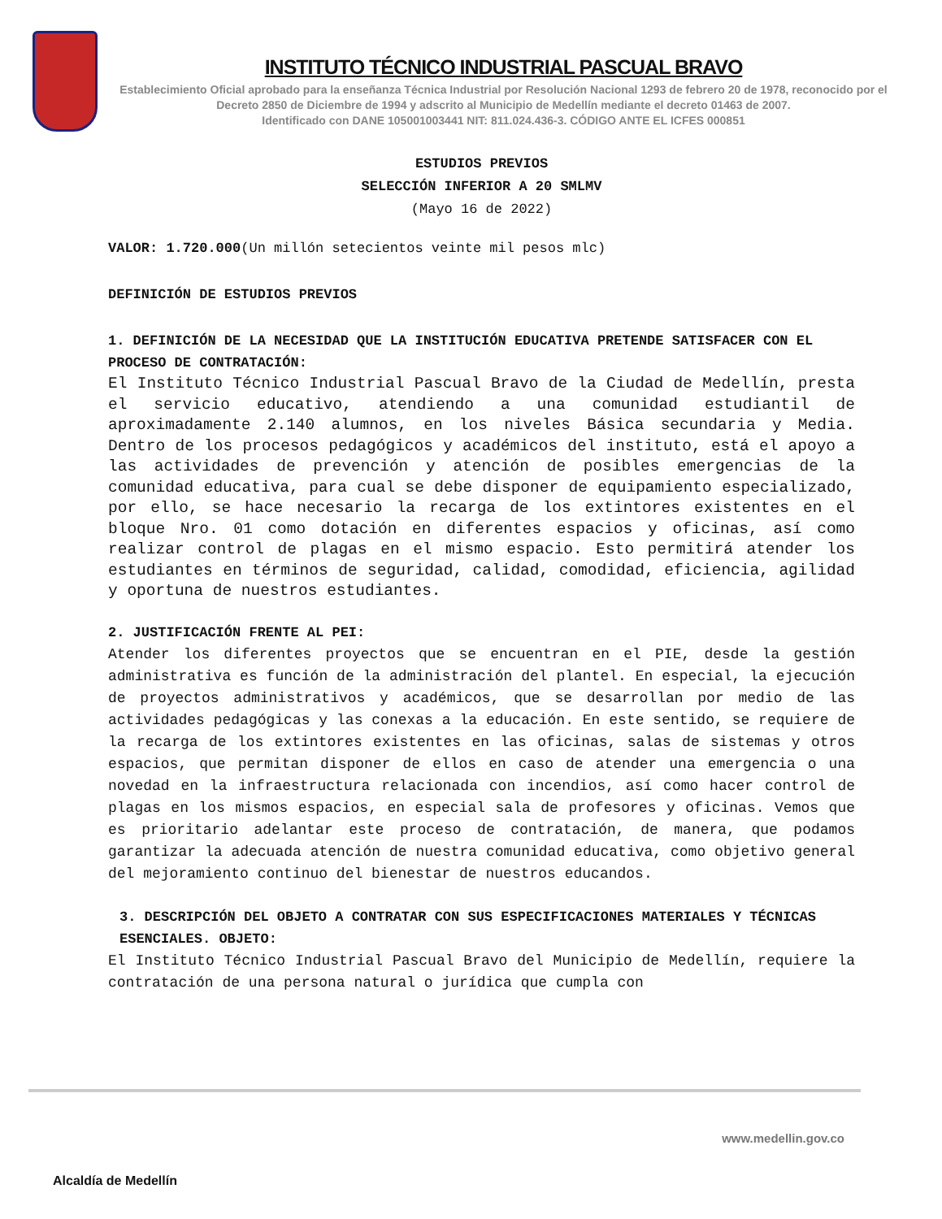INSTITUTO TÉCNICO INDUSTRIAL PASCUAL BRAVO
Establecimiento Oficial aprobado para la enseñanza Técnica Industrial por Resolución Nacional 1293 de febrero 20 de 1978, reconocido por el Decreto 2850 de Diciembre de 1994 y adscrito al Municipio de Medellín mediante el decreto 01463 de 2007.
Identificado con DANE 105001003441 NIT: 811.024.436-3. CÓDIGO ANTE EL ICFES 000851
ESTUDIOS PREVIOS
SELECCIÓN INFERIOR A 20 SMLMV
(Mayo 16 de 2022)
VALOR: 1.720.000(Un millón setecientos veinte mil pesos mlc)
DEFINICIÓN DE ESTUDIOS PREVIOS
1. DEFINICIÓN DE LA NECESIDAD QUE LA INSTITUCIÓN EDUCATIVA PRETENDE SATISFACER CON EL PROCESO DE CONTRATACIÓN:
El Instituto Técnico Industrial Pascual Bravo de la Ciudad de Medellín, presta el servicio educativo, atendiendo a una comunidad estudiantil de aproximadamente 2.140 alumnos, en los niveles Básica secundaria y Media. Dentro de los procesos pedagógicos y académicos del instituto, está el apoyo a las actividades de prevención y atención de posibles emergencias de la comunidad educativa, para cual se debe disponer de equipamiento especializado, por ello, se hace necesario la recarga de los extintores existentes en el bloque Nro. 01 como dotación en diferentes espacios y oficinas, así como realizar control de plagas en el mismo espacio. Esto permitirá atender los estudiantes en términos de seguridad, calidad, comodidad, eficiencia, agilidad y oportuna de nuestros estudiantes.
2. JUSTIFICACIÓN FRENTE AL PEI:
Atender los diferentes proyectos que se encuentran en el PIE, desde la gestión administrativa es función de la administración del plantel. En especial, la ejecución de proyectos administrativos y académicos, que se desarrollan por medio de las actividades pedagógicas y las conexas a la educación. En este sentido, se requiere de la recarga de los extintores existentes en las oficinas, salas de sistemas y otros espacios, que permitan disponer de ellos en caso de atender una emergencia o una novedad en la infraestructura relacionada con incendios, así como hacer control de plagas en los mismos espacios, en especial sala de profesores y oficinas. Vemos que es prioritario adelantar este proceso de contratación, de manera, que podamos garantizar la adecuada atención de nuestra comunidad educativa, como objetivo general del mejoramiento continuo del bienestar de nuestros educandos.
3. DESCRIPCIÓN DEL OBJETO A CONTRATAR CON SUS ESPECIFICACIONES MATERIALES Y TÉCNICAS ESENCIALES. OBJETO:
El Instituto Técnico Industrial Pascual Bravo del Municipio de Medellín, requiere la contratación de una persona natural o jurídica que cumpla con
Alcaldía de Medellín
www.medellin.gov.co